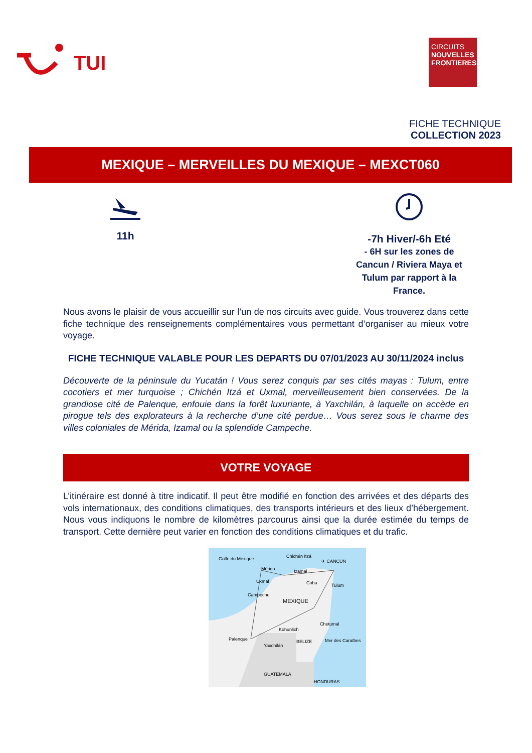TUI
CIRCUITS
NOUVELLES FRONTIERES
FICHE TECHNIQUE
COLLECTION 2023
MEXIQUE – MERVEILLES DU MEXIQUE – MEXCT060
11h
-7h Hiver/-6h Eté
- 6H sur les zones de Cancun / Riviera Maya et Tulum par rapport à la France.
Nous avons le plaisir de vous accueillir sur l’un de nos circuits avec guide. Vous trouverez dans cette fiche technique des renseignements complémentaires vous permettant d’organiser au mieux votre voyage.
FICHE TECHNIQUE VALABLE POUR LES DEPARTS DU 07/01/2023 AU 30/11/2024 inclus
Découverte de la péninsule du Yucatán ! Vous serez conquis par ses cités mayas : Tulum, entre cocotiers et mer turquoise ; Chichén Itzá et Uxmal, merveilleusement bien conservées. De la grandiose cité de Palenque, enfouie dans la forêt luxuriante, à Yaxchilán, à laquelle on accède en pirogue tels des explorateurs à la recherche d’une cité perdue… Vous serez sous le charme des villes coloniales de Mérida, Izamal ou la splendide Campeche.
VOTRE VOYAGE
L’itinéraire est donné à titre indicatif. Il peut être modifié en fonction des arrivées et des départs des vols internationaux, des conditions climatiques, des transports intérieurs et des lieux d’hébergement. Nous vous indiquons le nombre de kilomètres parcourus ainsi que la durée estimée du temps de transport. Cette dernière peut varier en fonction des conditions climatiques et du trafic.
Golfe du Mexique
Chichén Itzá
✈ CANCÚN
Mérida
Izamal
Uxmal
Coba
Tulum
Campeche
MEXIQUE
Kohunlich
Chetumal
Palenque
Yaxchilán
BELIZE
Mer des Caraïbes
GUATEMALA
HONDURAS